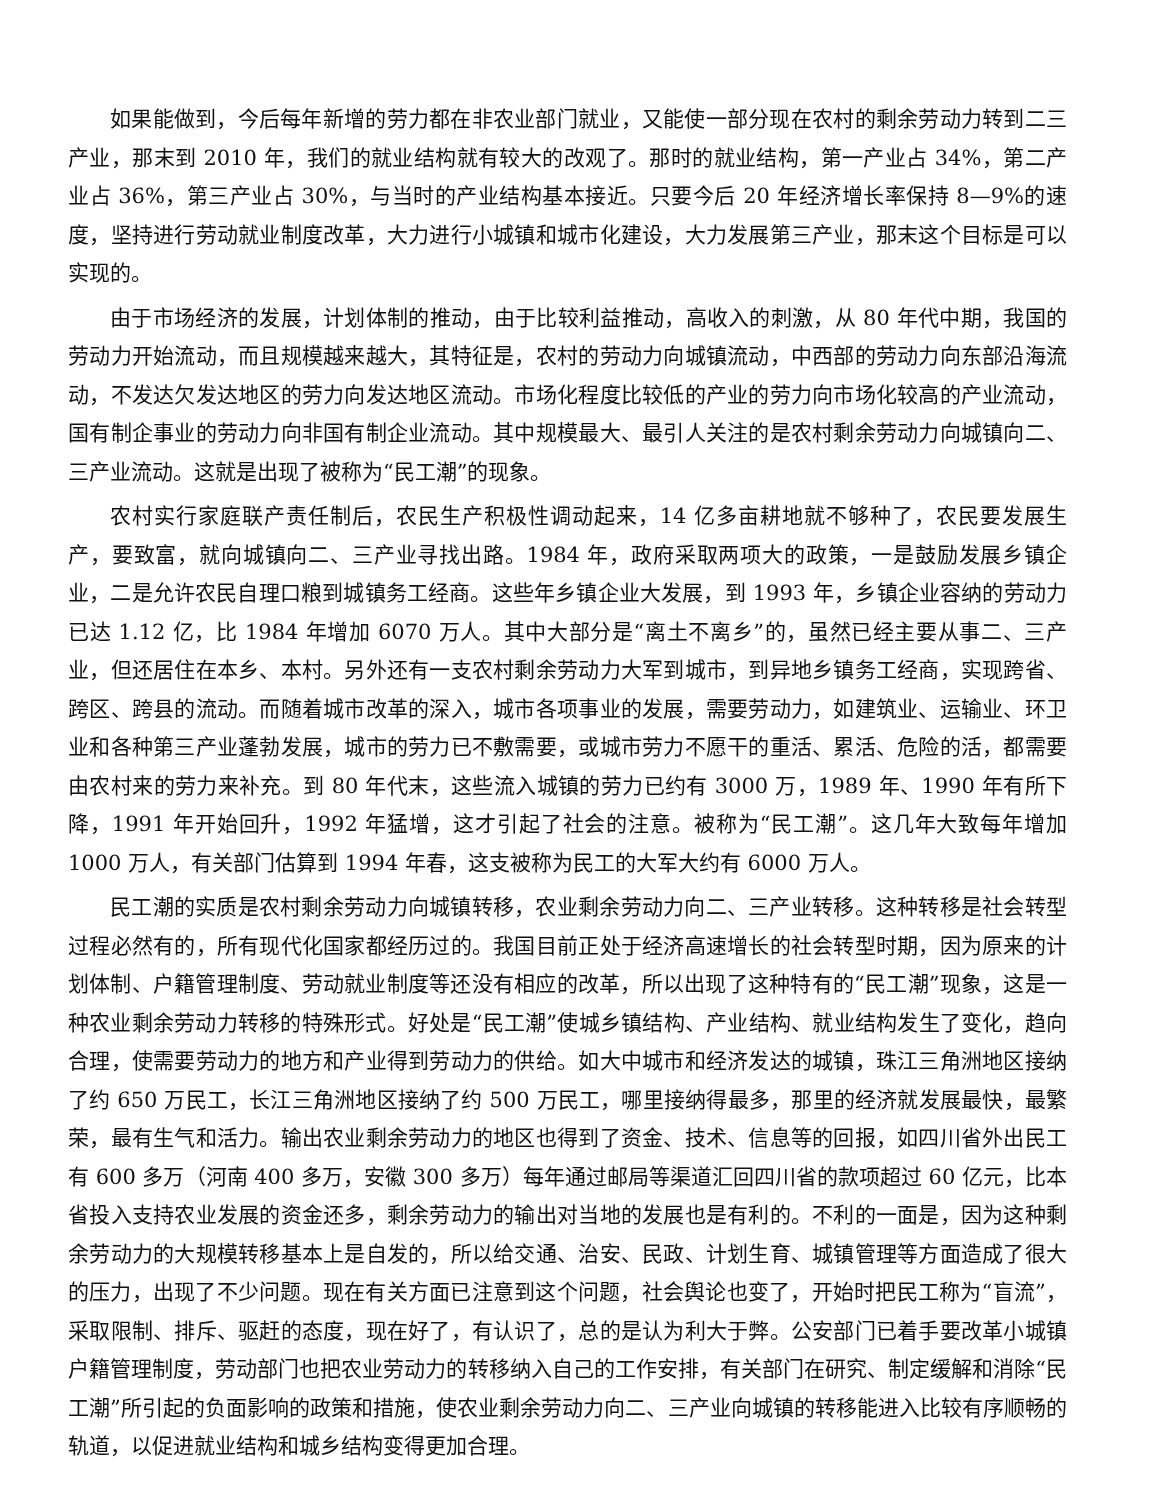如果能做到，今后每年新增的劳力都在非农业部门就业，又能使一部分现在农村的剩余劳动力转到二三产业，那末到 2010 年，我们的就业结构就有较大的改观了。那时的就业结构，第一产业占 34%，第二产业占 36%，第三产业占 30%，与当时的产业结构基本接近。只要今后 20 年经济增长率保持 8—9%的速度，坚持进行劳动就业制度改革，大力进行小城镇和城市化建设，大力发展第三产业，那末这个目标是可以实现的。
由于市场经济的发展，计划体制的推动，由于比较利益推动，高收入的刺激，从 80 年代中期，我国的劳动力开始流动，而且规模越来越大，其特征是，农村的劳动力向城镇流动，中西部的劳动力向东部沿海流动，不发达欠发达地区的劳力向发达地区流动。市场化程度比较低的产业的劳力向市场化较高的产业流动，国有制企事业的劳动力向非国有制企业流动。其中规模最大、最引人关注的是农村剩余劳动力向城镇向二、三产业流动。这就是出现了被称为“民工潮”的现象。
农村实行家庭联产责任制后，农民生产积极性调动起来，14 亿多亩耕地就不够种了，农民要发展生产，要致富，就向城镇向二、三产业寻找出路。1984 年，政府采取两项大的政策，一是鼓励发展乡镇企业，二是允许农民自理口粮到城镇务工经商。这些年乡镇企业大发展，到 1993 年，乡镇企业容纳的劳动力已达 1.12 亿，比 1984 年增加 6070 万人。其中大部分是“离土不离乡”的，虽然已经主要从事二、三产业，但还居住在本乡、本村。另外还有一支农村剩余劳动力大军到城市，到异地乡镇务工经商，实现跨省、跨区、跨县的流动。而随着城市改革的深入，城市各项事业的发展，需要劳动力，如建筑业、运输业、环卫业和各种第三产业蓬勃发展，城市的劳力已不敷需要，或城市劳力不愿干的重活、累活、危险的活，都需要由农村来的劳力来补充。到 80 年代末，这些流入城镇的劳力已约有 3000 万，1989 年、1990 年有所下降，1991 年开始回升，1992 年猛增，这才引起了社会的注意。被称为“民工潮”。这几年大致每年增加 1000 万人，有关部门估算到 1994 年春，这支被称为民工的大军大约有 6000 万人。
民工潮的实质是农村剩余劳动力向城镇转移，农业剩余劳动力向二、三产业转移。这种转移是社会转型过程必然有的，所有现代化国家都经历过的。我国目前正处于经济高速增长的社会转型时期，因为原来的计划体制、户籍管理制度、劳动就业制度等还没有相应的改革，所以出现了这种特有的“民工潮”现象，这是一种农业剩余劳动力转移的特殊形式。好处是“民工潮”使城乡镇结构、产业结构、就业结构发生了变化，趋向合理，使需要劳动力的地方和产业得到劳动力的供给。如大中城市和经济发达的城镇，珠江三角洲地区接纳了约 650 万民工，长江三角洲地区接纳了约 500 万民工，哪里接纳得最多，那里的经济就发展最快，最繁荣，最有生气和活力。输出农业剩余劳动力的地区也得到了资金、技术、信息等的回报，如四川省外出民工有 600 多万（河南 400 多万，安徽 300 多万）每年通过邮局等渠道汇回四川省的款项超过 60 亿元，比本省投入支持农业发展的资金还多，剩余劳动力的输出对当地的发展也是有利的。不利的一面是，因为这种剩余劳动力的大规模转移基本上是自发的，所以给交通、治安、民政、计划生育、城镇管理等方面造成了很大的压力，出现了不少问题。现在有关方面已注意到这个问题，社会舆论也变了，开始时把民工称为“盲流”，采取限制、排斥、驱赶的态度，现在好了，有认识了，总的是认为利大于弊。公安部门已着手要改革小城镇户籍管理制度，劳动部门也把农业劳动力的转移纳入自己的工作安排，有关部门在研究、制定缓解和消除“民工潮”所引起的负面影响的政策和措施，使农业剩余劳动力向二、三产业向城镇的转移能进入比较有序顺畅的轨道，以促进就业结构和城乡结构变得更加合理。